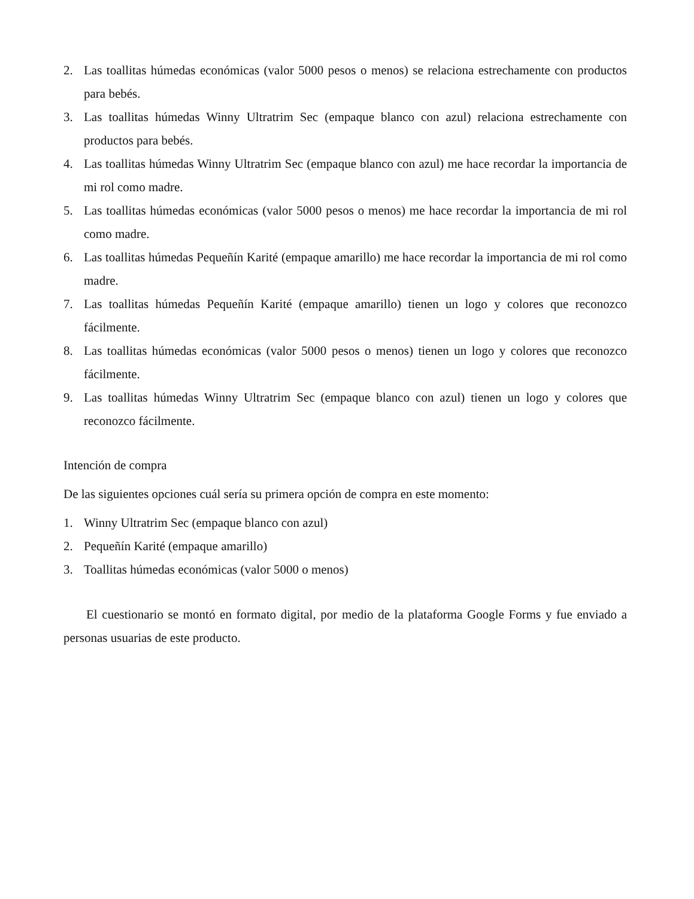2. Las toallitas húmedas económicas (valor 5000 pesos o menos) se relaciona estrechamente con productos para bebés.
3. Las toallitas húmedas Winny Ultratrim Sec (empaque blanco con azul) relaciona estrechamente con productos para bebés.
4. Las toallitas húmedas Winny Ultratrim Sec (empaque blanco con azul) me hace recordar la importancia de mi rol como madre.
5. Las toallitas húmedas económicas (valor 5000 pesos o menos) me hace recordar la importancia de mi rol como madre.
6. Las toallitas húmedas Pequeñín Karité (empaque amarillo) me hace recordar la importancia de mi rol como madre.
7. Las toallitas húmedas Pequeñín Karité (empaque amarillo) tienen un logo y colores que reconozco fácilmente.
8. Las toallitas húmedas económicas (valor 5000 pesos o menos) tienen un logo y colores que reconozco fácilmente.
9. Las toallitas húmedas Winny Ultratrim Sec (empaque blanco con azul) tienen un logo y colores que reconozco fácilmente.
Intención de compra
De las siguientes opciones cuál sería su primera opción de compra en este momento:
1. Winny Ultratrim Sec (empaque blanco con azul)
2. Pequeñín Karité (empaque amarillo)
3. Toallitas húmedas económicas (valor 5000 o menos)
El cuestionario se montó en formato digital, por medio de la plataforma Google Forms y fue enviado a personas usuarias de este producto.